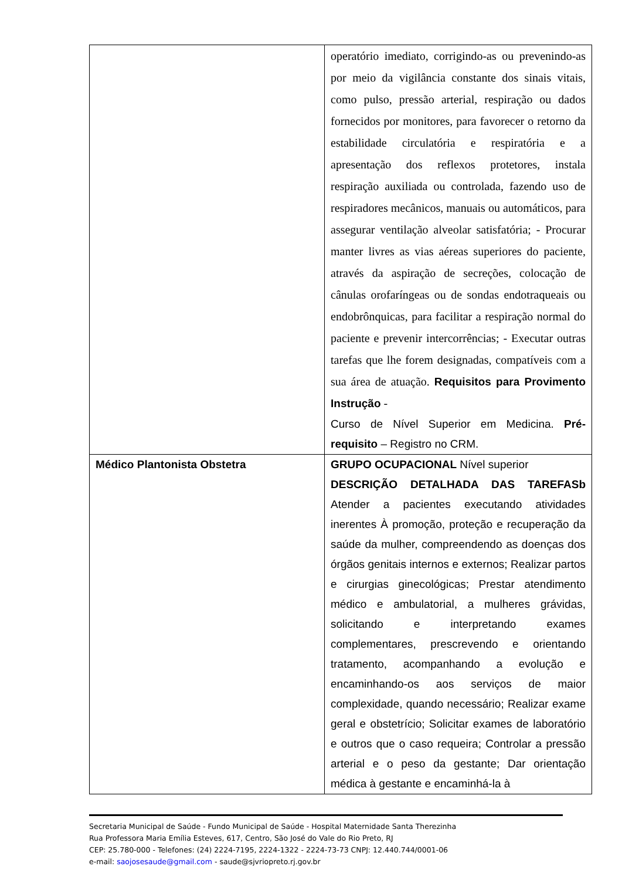| | operatório imediato, corrigindo-as ou prevenindo-as por meio da vigilância constante dos sinais vitais, como pulso, pressão arterial, respiração ou dados fornecidos por monitores, para favorecer o retorno da estabilidade circulatória e respiratória e a apresentação dos reflexos protetores, instala respiração auxiliada ou controlada, fazendo uso de respiradores mecânicos, manuais ou automáticos, para assegurar ventilação alveolar satisfatória; - Procurar manter livres as vias aéreas superiores do paciente, através da aspiração de secreções, colocação de cânulas orofaríngeas ou de sondas endotraqueais ou endobrônquicas, para facilitar a respiração normal do paciente e prevenir intercorrências; - Executar outras tarefas que lhe forem designadas, compatíveis com a sua área de atuação. Requisitos para Provimento Instrução - Curso de Nível Superior em Medicina. Pré-requisito – Registro no CRM. |
| Médico Plantonista Obstetra | GRUPO OCUPACIONAL Nível superior DESCRIÇÃO DETALHADA DAS TAREFASb Atender a pacientes executando atividades inerentes À promoção, proteção e recuperação da saúde da mulher, compreendendo as doenças dos órgãos genitais internos e externos; Realizar partos e cirurgias ginecológicas; Prestar atendimento médico e ambulatorial, a mulheres grávidas, solicitando e interpretando exames complementares, prescrevendo e orientando tratamento, acompanhando a evolução e encaminhando-os aos serviços de maior complexidade, quando necessário; Realizar exame geral e obstetrício; Solicitar exames de laboratório e outros que o caso requeira; Controlar a pressão arterial e o peso da gestante; Dar orientação médica à gestante e encaminhá-la à |
Secretaria Municipal de Saúde - Fundo Municipal de Saúde - Hospital Maternidade Santa Therezinha
Rua Professora Maria Emília Esteves, 617, Centro, São José do Vale do Rio Preto, RJ
CEP: 25.780-000 - Telefones: (24) 2224-7195, 2224-1322 - 2224-73-73 CNPJ: 12.440.744/0001-06
e-mail: saojosesaude@gmail.com - saude@sjvriopreto.rj.gov.br